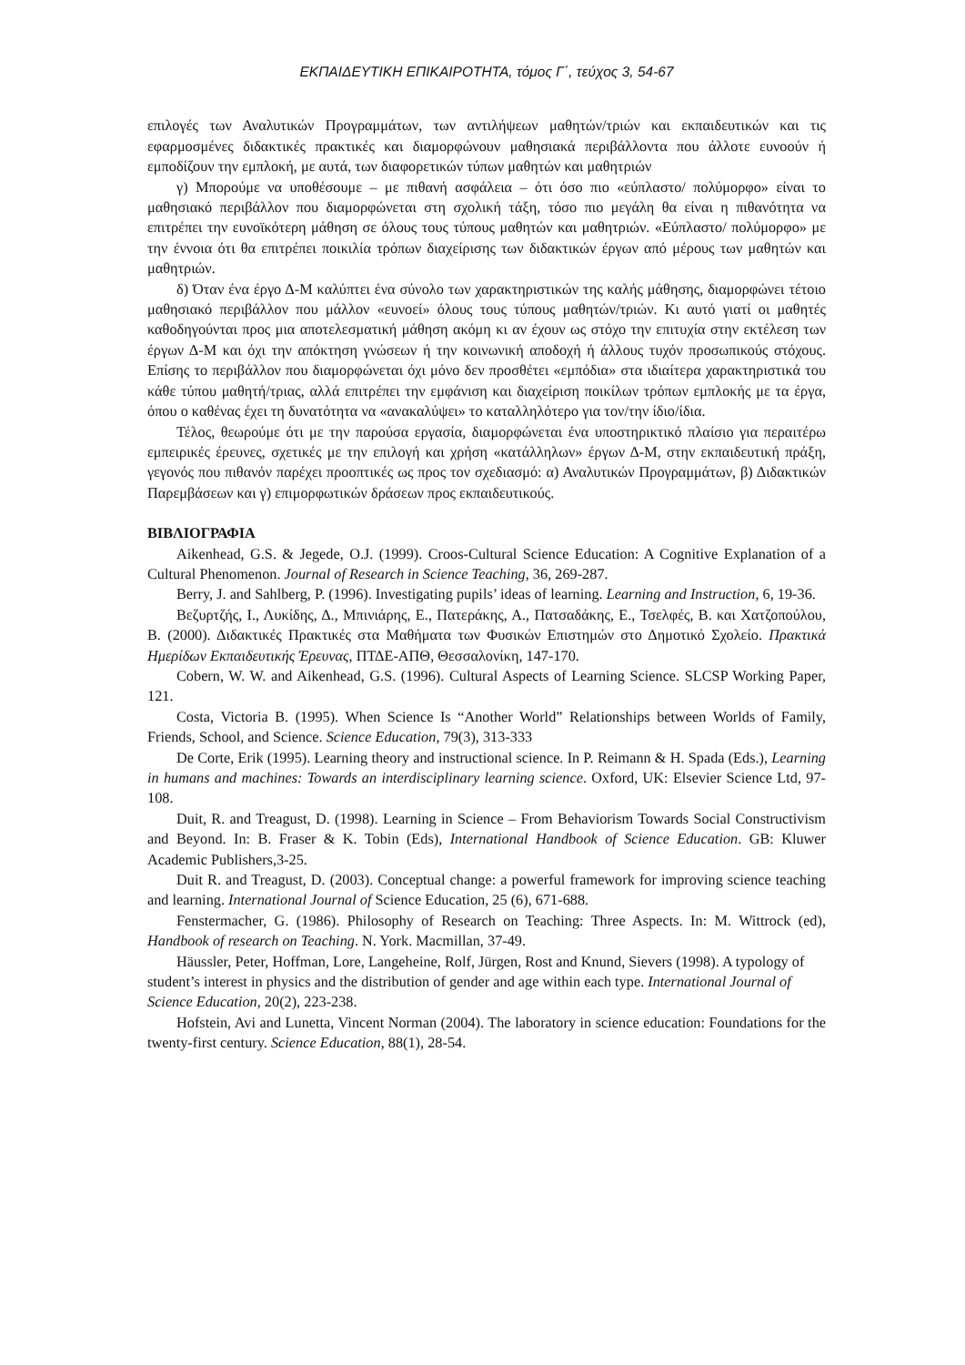ΕΚΠΑΙΔΕΥΤΙΚΗ ΕΠΙΚΑΙΡΟΤΗΤΑ, τόμος Γ΄, τεύχος 3, 54-67
επιλογές των Αναλυτικών Προγραμμάτων, των αντιλήψεων μαθητών/τριών και εκπαιδευτικών και τις εφαρμοσμένες διδακτικές πρακτικές και διαμορφώνουν μαθησιακά περιβάλλοντα που άλλοτε ευνοούν ή εμποδίζουν την εμπλοκή, με αυτά, των διαφορετικών τύπων μαθητών και μαθητριών
γ) Μπορούμε να υποθέσουμε – με πιθανή ασφάλεια – ότι όσο πιο «εύπλαστο/ πολύμορφο» είναι το μαθησιακό περιβάλλον που διαμορφώνεται στη σχολική τάξη, τόσο πιο μεγάλη θα είναι η πιθανότητα να επιτρέπει την ευνοϊκότερη μάθηση σε όλους τους τύπους μαθητών και μαθητριών. «Εύπλαστο/ πολύμορφο» με την έννοια ότι θα επιτρέπει ποικιλία τρόπων διαχείρισης των διδακτικών έργων από μέρους των μαθητών και μαθητριών.
δ) Όταν ένα έργο Δ-Μ καλύπτει ένα σύνολο των χαρακτηριστικών της καλής μάθησης, διαμορφώνει τέτοιο μαθησιακό περιβάλλον που μάλλον «ευνοεί» όλους τους τύπους μαθητών/τριών. Κι αυτό γιατί οι μαθητές καθοδηγούνται προς μια αποτελεσματική μάθηση ακόμη κι αν έχουν ως στόχο την επιτυχία στην εκτέλεση των έργων Δ-Μ και όχι την απόκτηση γνώσεων ή την κοινωνική αποδοχή ή άλλους τυχόν προσωπικούς στόχους. Επίσης το περιβάλλον που διαμορφώνεται όχι μόνο δεν προσθέτει «εμπόδια» στα ιδιαίτερα χαρακτηριστικά του κάθε τύπου μαθητή/τριας, αλλά επιτρέπει την εμφάνιση και διαχείριση ποικίλων τρόπων εμπλοκής με τα έργα, όπου ο καθένας έχει τη δυνατότητα να «ανακαλύψει» το καταλληλότερο για τον/την ίδιο/ίδια.
Τέλος, θεωρούμε ότι με την παρούσα εργασία, διαμορφώνεται ένα υποστηρικτικό πλαίσιο για περαιτέρω εμπειρικές έρευνες, σχετικές με την επιλογή και χρήση «κατάλληλων» έργων Δ-Μ, στην εκπαιδευτική πράξη, γεγονός που πιθανόν παρέχει προοπτικές ως προς τον σχεδιασμό: α) Αναλυτικών Προγραμμάτων, β) Διδακτικών Παρεμβάσεων και γ) επιμορφωτικών δράσεων προς εκπαιδευτικούς.
ΒΙΒΛΙΟΓΡΑΦΙΑ
Aikenhead, G.S. & Jegede, O.J. (1999). Croos-Cultural Science Education: A Cognitive Explanation of a Cultural Phenomenon. Journal of Research in Science Teaching, 36, 269-287.
Berry, J. and Sahlberg, P. (1996). Investigating pupils’ ideas of learning. Learning and Instruction, 6, 19-36.
Βεζυρτζής, Ι., Λυκίδης, Δ., Μπινιάρης, Ε., Πατεράκης, Α., Πατσαδάκης, Ε., Τσελφές, Β. και Χατζοπούλου, Β. (2000). Διδακτικές Πρακτικές στα Μαθήματα των Φυσικών Επιστημών στο Δημοτικό Σχολείο. Πρακτικά Ημερίδων Εκπαιδευτικής Έρευνας, ΠΤΔΕ-ΑΠΘ, Θεσσαλονίκη, 147-170.
Cobern, W. W. and Aikenhead, G.S. (1996). Cultural Aspects of Learning Science. SLCSP Working Paper, 121.
Costa, Victoria B. (1995). When Science Is “Another World” Relationships between Worlds of Family, Friends, School, and Science. Science Education, 79(3), 313-333
De Corte, Erik (1995). Learning theory and instructional science. In P. Reimann & H. Spada (Eds.), Learning in humans and machines: Towards an interdisciplinary learning science. Oxford, UK: Elsevier Science Ltd, 97-108.
Duit, R. and Treagust, D. (1998). Learning in Science – From Behaviorism Towards Social Constructivism and Beyond. In: B. Fraser & K. Tobin (Eds), International Handbook of Science Education. GB: Kluwer Academic Publishers,3-25.
Duit R. and Treagust, D. (2003). Conceptual change: a powerful framework for improving science teaching and learning. International Journal of Science Education, 25 (6), 671-688.
Fenstermacher, G. (1986). Philosophy of Research on Teaching: Three Aspects. In: M. Wittrock (ed), Handbook of research on Teaching. N. York. Macmillan, 37-49.
Häussler, Peter, Hoffman, Lore, Langeheine, Rolf, Jürgen, Rost and Knund, Sievers (1998). A typology of student’s interest in physics and the distribution of gender and age within each type. International Journal of Science Education, 20(2), 223-238.
Hofstein, Avi and Lunetta, Vincent Norman (2004). The laboratory in science education: Foundations for the twenty-first century. Science Education, 88(1), 28-54.